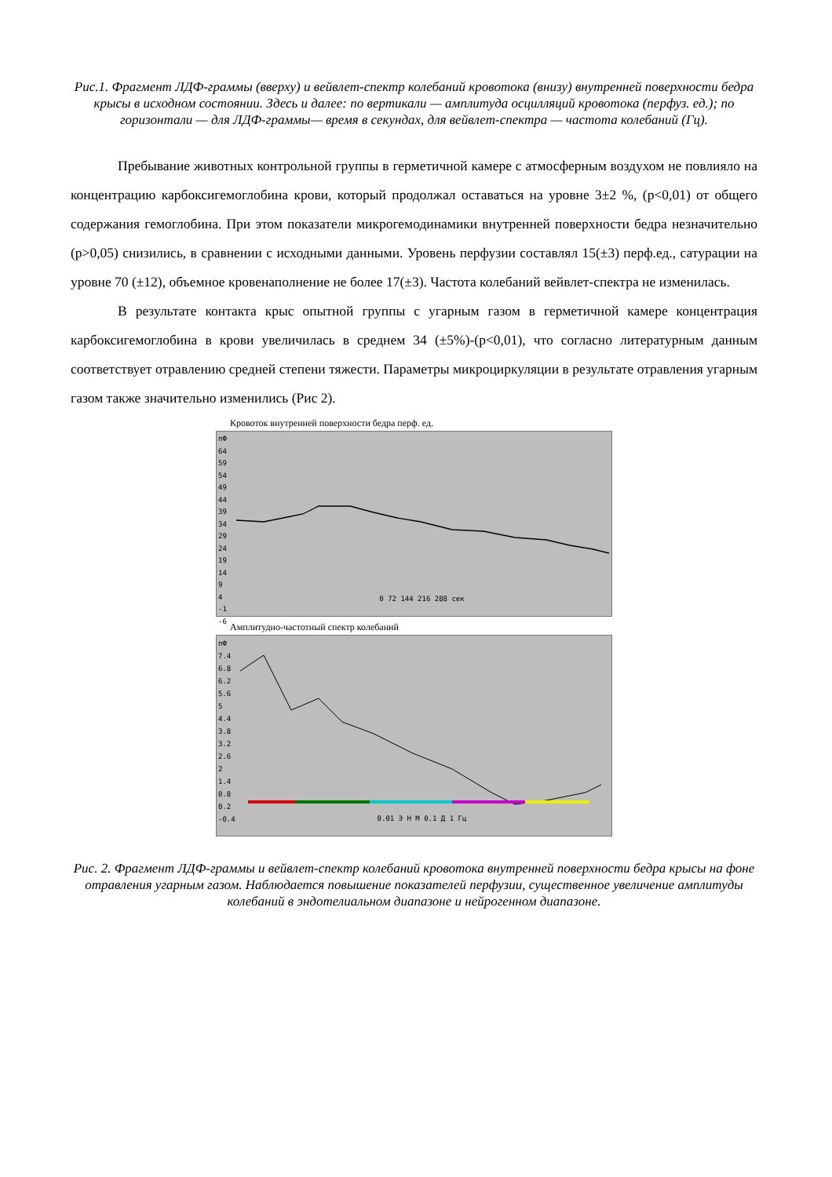Рис.1. Фрагмент ЛДФ-граммы (вверху) и вейвлет-спектр колебаний кровотока (внизу) внутренней поверхности бедра крысы в исходном состоянии. Здесь и далее: по вертикали — амплитуда осцилляций кровотока (перфуз. ед.); по горизонтали — для ЛДФ-граммы— время в секундах, для вейвлет-спектра — частота колебаний (Гц).
Пребывание животных контрольной группы в герметичной камере с атмосферным воздухом не повлияло на концентрацию карбоксигемоглобина крови, который продолжал оставаться на уровне 3±2 %, (p<0,01) от общего содержания гемоглобина. При этом показатели микрогемодинамики внутренней поверхности бедра незначительно (p>0,05) снизились, в сравнении с исходными данными. Уровень перфузии составлял 15(±3) перф.ед., сатурации на уровне 70 (±12), объемное кровенаполнение не более 17(±3). Частота колебаний вейвлет-спектра не изменилась.
В результате контакта крыс опытной группы с угарным газом в герметичной камере концентрация карбоксигемоглобина в крови увеличилась в среднем 34 (±5%)-(p<0,01), что согласно литературным данным соответствует отравлению средней степени тяжести. Параметры микроциркуляции в результате отравления угарным газом также значительно изменились (Рис 2).
Кровоток внутренней поверхности бедра перф. ед.
пФ
64
59
54
49
44
39
34
29
24
19
14
9
4
-1
-6
0 72 144 216 288 сек
Амплитудно-частотный спектр колебаний
пФ
7.4
6.8
6.2
5.6
5
4.4
3.8
3.2
2.6
2
1.4
0.8
0.2
-0.4
0.01 Э Н М 0.1 Д 1 Гц
Рис. 2. Фрагмент ЛДФ-граммы и вейвлет-спектр колебаний кровотока внутренней поверхности бедра крысы на фоне отравления угарным газом. Наблюдается повышение показателей перфузии, существенное увеличение амплитуды колебаний в эндотелиальном диапазоне и нейрогенном диапазоне.